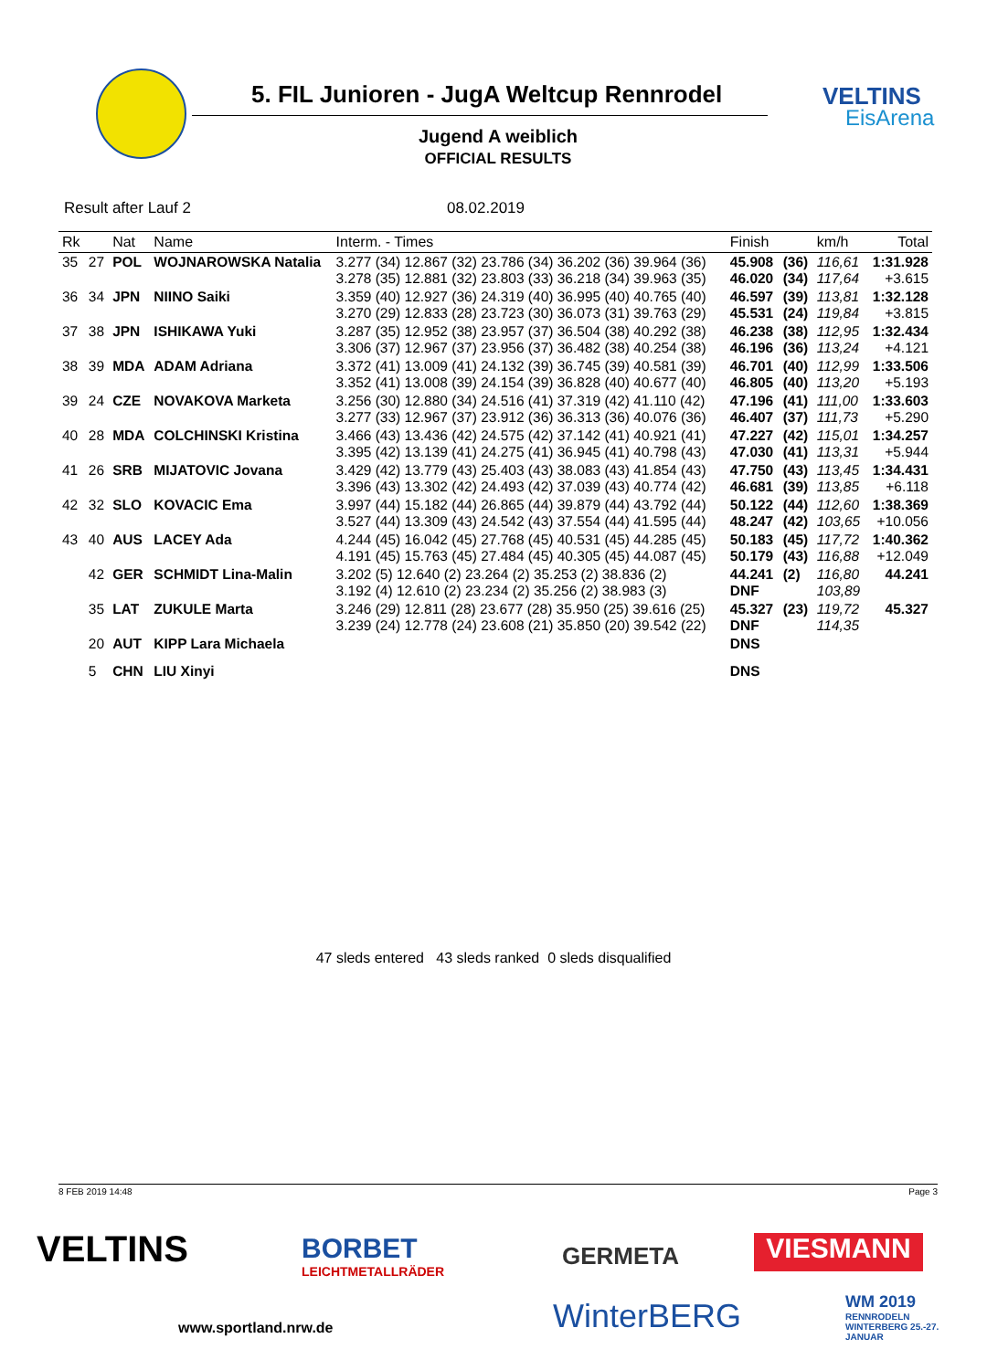5. FIL Junioren - JugA Weltcup Rennrodel
VELTINS
EisArena
Jugend A weiblich
OFFICIAL RESULTS
Result after Lauf 2 08.02.2019
| Rk | | Nat | Name | Interm. - Times | Finish | | km/h | Total |
| --- | --- | --- | --- | --- | --- | --- | --- | --- |
| 35 | 27 | POL | WOJNAROWSKA Natalia | 3.277 (34) 12.867 (32) 23.786 (34) 36.202 (36) 39.964 (36) 3.278 (35) 12.881 (32) 23.803 (33) 36.218 (34) 39.963 (35) | 45.908 46.020 | (36) (34) | 116,61 117,64 | 1:31.928 +3.615 |
| 36 | 34 | JPN | NIINO Saiki | 3.359 (40) 12.927 (36) 24.319 (40) 36.995 (40) 40.765 (40) 3.270 (29) 12.833 (28) 23.723 (30) 36.073 (31) 39.763 (29) | 46.597 45.531 | (39) (24) | 113,81 119,84 | 1:32.128 +3.815 |
| 37 | 38 | JPN | ISHIKAWA Yuki | 3.287 (35) 12.952 (38) 23.957 (37) 36.504 (38) 40.292 (38) 3.306 (37) 12.967 (37) 23.956 (37) 36.482 (38) 40.254 (38) | 46.238 46.196 | (38) (36) | 112,95 113,24 | 1:32.434 +4.121 |
| 38 | 39 | MDA | ADAM Adriana | 3.372 (41) 13.009 (41) 24.132 (39) 36.745 (39) 40.581 (39) 3.352 (41) 13.008 (39) 24.154 (39) 36.828 (40) 40.677 (40) | 46.701 46.805 | (40) (40) | 112,99 113,20 | 1:33.506 +5.193 |
| 39 | 24 | CZE | NOVAKOVA Marketa | 3.256 (30) 12.880 (34) 24.516 (41) 37.319 (42) 41.110 (42) 3.277 (33) 12.967 (37) 23.912 (36) 36.313 (36) 40.076 (36) | 47.196 46.407 | (41) (37) | 111,00 111,73 | 1:33.603 +5.290 |
| 40 | 28 | MDA | COLCHINSKI Kristina | 3.466 (43) 13.436 (42) 24.575 (42) 37.142 (41) 40.921 (41) 3.395 (42) 13.139 (41) 24.275 (41) 36.945 (41) 40.798 (43) | 47.227 47.030 | (42) (41) | 115,01 113,31 | 1:34.257 +5.944 |
| 41 | 26 | SRB | MIJATOVIC Jovana | 3.429 (42) 13.779 (43) 25.403 (43) 38.083 (43) 41.854 (43) 3.396 (43) 13.302 (42) 24.493 (42) 37.039 (43) 40.774 (42) | 47.750 46.681 | (43) (39) | 113,45 113,85 | 1:34.431 +6.118 |
| 42 | 32 | SLO | KOVACIC Ema | 3.997 (44) 15.182 (44) 26.865 (44) 39.879 (44) 43.792 (44) 3.527 (44) 13.309 (43) 24.542 (43) 37.554 (44) 41.595 (44) | 50.122 48.247 | (44) (42) | 112,60 103,65 | 1:38.369 +10.056 |
| 43 | 40 | AUS | LACEY Ada | 4.244 (45) 16.042 (45) 27.768 (45) 40.531 (45) 44.285 (45) 4.191 (45) 15.763 (45) 27.484 (45) 40.305 (45) 44.087 (45) | 50.183 50.179 | (45) (43) | 117,72 116,88 | 1:40.362 +12.049 |
| | 42 | GER | SCHMIDT Lina-Malin | 3.202 (5) 12.640 (2) 23.264 (2) 35.253 (2) 38.836 (2) 3.192 (4) 12.610 (2) 23.234 (2) 35.256 (2) 38.983 (3) | 44.241 DNF | (2) | 116,80 103,89 | 44.241 |
| | 35 | LAT | ZUKULE Marta | 3.246 (29) 12.811 (28) 23.677 (28) 35.950 (25) 39.616 (25) 3.239 (24) 12.778 (24) 23.608 (21) 35.850 (20) 39.542 (22) | 45.327 DNF | (23) | 119,72 114,35 | 45.327 |
| | 20 | AUT | KIPP Lara Michaela | | DNS | | | |
| | 5 | CHN | LIU Xinyi | | DNS | | | |
47 sleds entered 43 sleds ranked 0 sleds disqualified
8 FEB 2019 14:48 Page 3
VELTINS
BORBET
LEICHTMETALLRÄDER
GERMETA VIESMANN
www.sportland.nrw.de WinterBERG
WM 2019
RENNRODELN WINTERBERG 25.-27. JANUAR